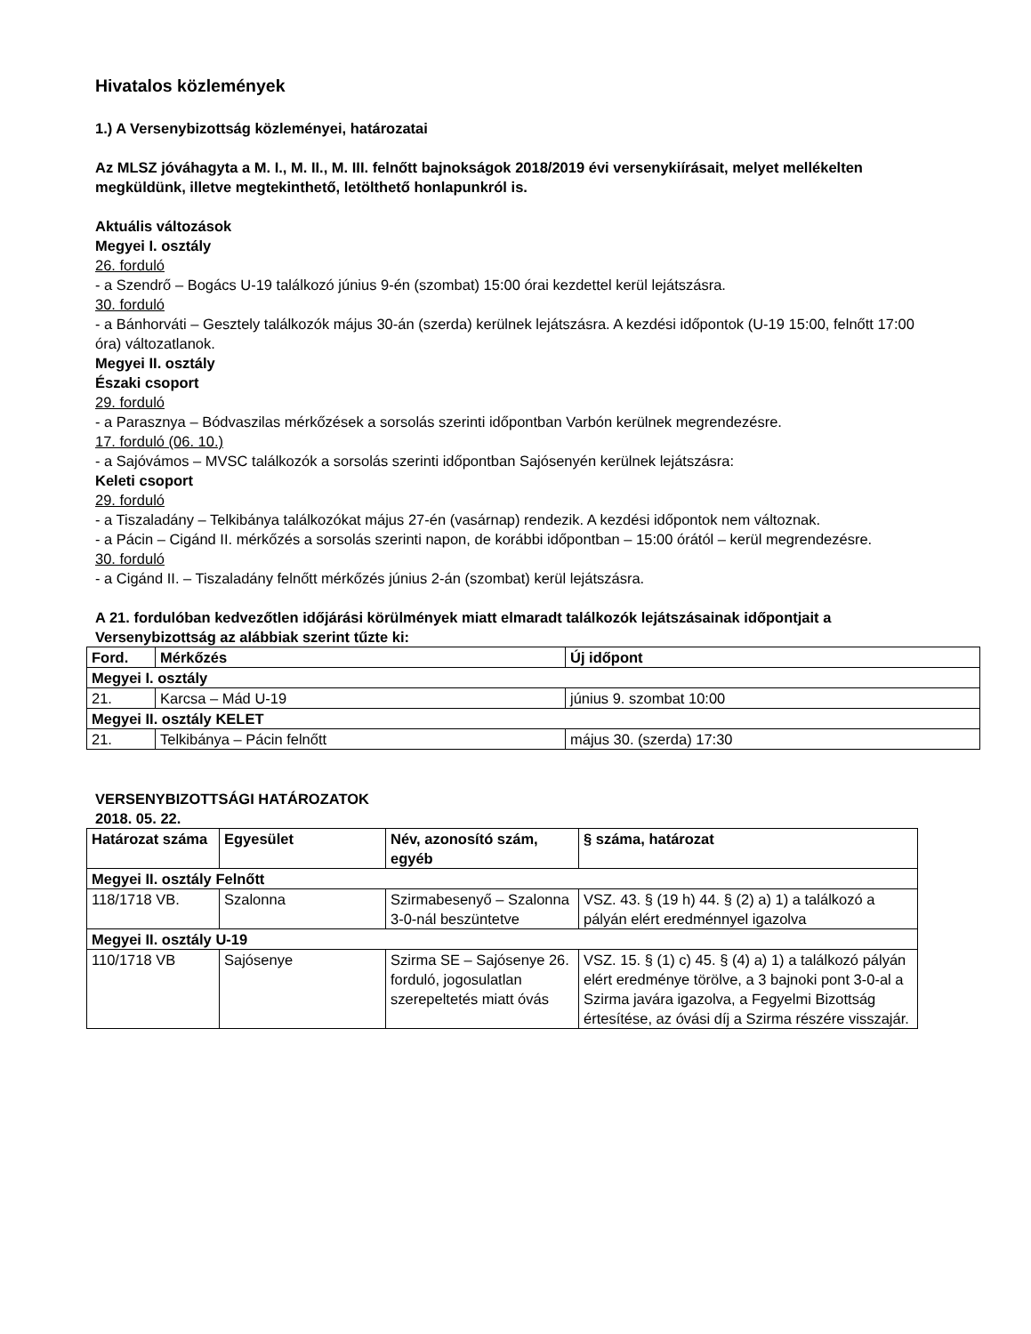Hivatalos közlemények
1.) A Versenybizottság közleményei, határozatai
Az MLSZ jóváhagyta a M. I., M. II., M. III. felnőtt bajnokságok 2018/2019 évi versenykiírásait, melyet mellékelten megküldünk, illetve megtekinthető, letölthető honlapunkról is.
Aktuális változások
Megyei I. osztály
26. forduló
- a Szendrő – Bogács U-19 találkozó június 9-én (szombat) 15:00 órai kezdettel kerül lejátszásra.
30. forduló
- a Bánhorváti – Gesztely találkozók május 30-án (szerda) kerülnek lejátszásra. A kezdési időpontok (U-19 15:00, felnőtt 17:00 óra) változatlanok.
Megyei II. osztály
Északi csoport
29. forduló
- a Parasznya – Bódvaszilas mérkőzések a sorsolás szerinti időpontban Varbón kerülnek megrendezésre.
17. forduló (06. 10.)
- a Sajóvámos – MVSC találkozók a sorsolás szerinti időpontban Sajósenyén kerülnek lejátszásra:
Keleti csoport
29. forduló
- a Tiszaladány – Telkibánya találkozókat május 27-én (vasárnap) rendezik. A kezdési időpontok nem változnak.
- a Pácin – Cigánd II. mérkőzés a sorsolás szerinti napon, de korábbi időpontban – 15:00 órától – kerül megrendezésre.
30. forduló
- a Cigánd II. – Tiszaladány felnőtt mérkőzés június 2-án (szombat) kerül lejátszásra.
A 21. fordulóban kedvezőtlen időjárási körülmények miatt elmaradt találkozók lejátszásainak időpontjait a Versenybizottság az alábbiak szerint tűzte ki:
| Ford. | Mérkőzés | Új időpont |
| --- | --- | --- |
| Megyei I. osztály | | |
| 21. | Karcsa – Mád U-19 | június 9. szombat 10:00 |
| Megyei II. osztály KELET | | |
| 21. | Telkibánya – Pácin felnőtt | május 30. (szerda) 17:30 |
VERSENYBIZOTTSÁGI HATÁROZATOK
2018. 05. 22.
| Határozat száma | Egyesület | Név, azonosító szám, egyéb | § száma, határozat |
| --- | --- | --- | --- |
| Megyei II. osztály Felnőtt | | | |
| 118/1718 VB. | Szalonna | Szirmabesenyő – Szalonna 3-0-nál beszüntetve | VSZ. 43. § (19 h) 44. § (2) a) 1) a találkozó a pályán elért eredménnyel igazolva |
| Megyei II. osztály U-19 | | | |
| 110/1718 VB | Sajósenye | Szirma SE – Sajósenye 26. forduló, jogosulatlan szerepeltetés miatt óvás | VSZ. 15. § (1) c) 45. § (4) a) 1) a találkozó pályán elért eredménye törölve, a 3 bajnoki pont 3-0-al a Szirma javára igazolva, a Fegyelmi Bizottság értesítése, az óvási díj a Szirma részére visszajár. |